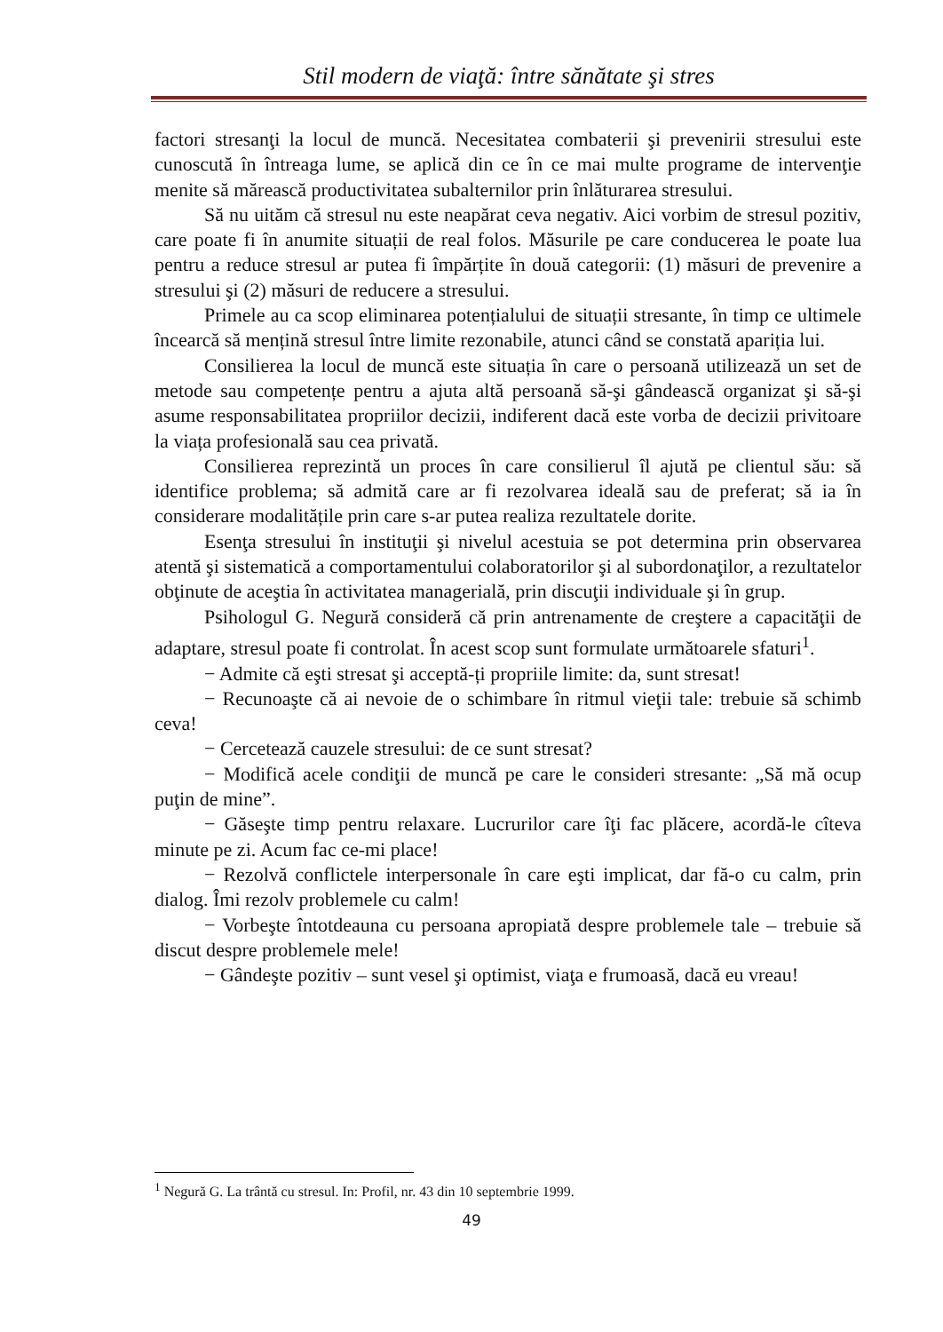Stil modern de viaţă: între sănătate şi stres
factori stresanţi la locul de muncă. Necesitatea combaterii şi prevenirii stresului este cunoscută în întreaga lume, se aplică din ce în ce mai multe programe de intervenţie menite să mărească productivitatea subalternilor prin înlăturarea stresului.
Să nu uităm că stresul nu este neapărat ceva negativ. Aici vorbim de stresul pozitiv, care poate fi în anumite situații de real folos. Măsurile pe care conducerea le poate lua pentru a reduce stresul ar putea fi împărțite în două categorii: (1) măsuri de prevenire a stresului şi (2) măsuri de reducere a stresului.
Primele au ca scop eliminarea potențialului de situații stresante, în timp ce ultimele încearcă să mențină stresul între limite rezonabile, atunci când se constată apariția lui.
Consilierea la locul de muncă este situația în care o persoană utilizează un set de metode sau competențe pentru a ajuta altă persoană să-şi gândească organizat şi să-şi asume responsabilitatea propriilor decizii, indiferent dacă este vorba de decizii privitoare la viața profesională sau cea privată.
Consilierea reprezintă un proces în care consilierul îl ajută pe clientul său: să identifice problema; să admită care ar fi rezolvarea ideală sau de preferat; să ia în considerare modalitățile prin care s-ar putea realiza rezultatele dorite.
Esenţa stresului în instituţii şi nivelul acestuia se pot determina prin observarea atentă şi sistematică a comportamentului colaboratorilor şi al subordonaţilor, a rezultatelor obţinute de aceştia în activitatea managerială, prin discuţii individuale şi în grup.
Psihologul G. Negură consideră că prin antrenamente de creştere a capacităţii de adaptare, stresul poate fi controlat. În acest scop sunt formulate următoarele sfaturi<sup>1</sup>.
− Admite că eşti stresat şi acceptă-ți propriile limite: da, sunt stresat!
− Recunoaşte că ai nevoie de o schimbare în ritmul vieţii tale: trebuie să schimb ceva!
− Cercetează cauzele stresului: de ce sunt stresat?
− Modifică acele condiţii de muncă pe care le consideri stresante: „Să mă ocup puţin de mine”.
− Găseşte timp pentru relaxare. Lucrurilor care îţi fac plăcere, acordă-le cîteva minute pe zi. Acum fac ce-mi place!
− Rezolvă conflictele interpersonale în care eşti implicat, dar fă-o cu calm, prin dialog. Îmi rezolv problemele cu calm!
− Vorbeşte întotdeauna cu persoana apropiată despre problemele tale – trebuie să discut despre problemele mele!
− Gândeşte pozitiv – sunt vesel şi optimist, viaţa e frumoasă, dacă eu vreau!
<sup>1</sup> Negură G. La trântă cu stresul. In: Profil, nr. 43 din 10 septembrie 1999.
49